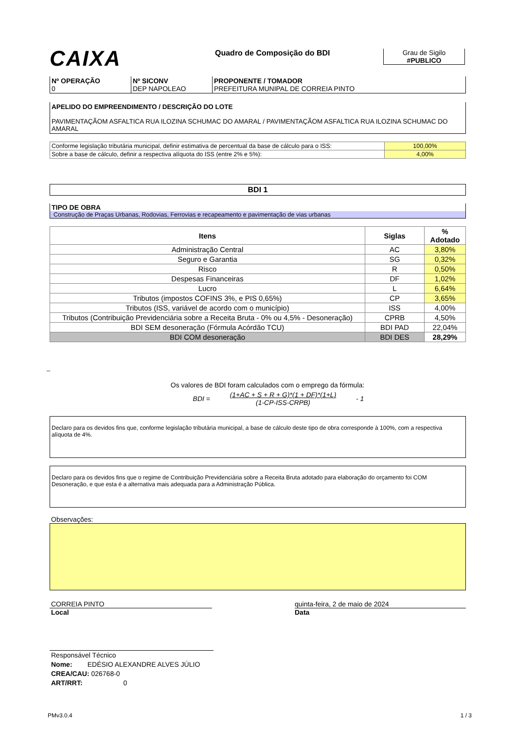CAIXA
Quadro de Composição do BDI Grau de Sigilo
#PUBLICO
| Nº OPERAÇÃO 0 | Nº SICONV DEP NAPOLEAO | PROPONENTE / TOMADOR PREFEITURA MUNIPAL DE CORREIA PINTO |
APELIDO DO EMPREENDIMENTO / DESCRIÇÃO DO LOTE
PAVIMENTAÇÃOM ASFALTICA RUA ILOZINA SCHUMAC DO AMARAL / PAVIMENTAÇÃOM ASFALTICA RUA ILOZINA SCHUMAC DO AMARAL
| Conforme legislação tributária municipal, definir estimativa de percentual da base de cálculo para o ISS: | 100,00% |
| Sobre a base de cálculo, definir a respectiva alíquota do ISS (entre 2% e 5%): | 4,00% |
BDI 1
TIPO DE OBRA
Construção de Praças Urbanas, Rodovias, Ferrovias e recapeamento e pavimentação de vias urbanas
| Itens | Siglas | % Adotado |
| --- | --- | --- |
| Administração Central | AC | 3,80% |
| Seguro e Garantia | SG | 0,32% |
| Risco | R | 0,50% |
| Despesas Financeiras | DF | 1,02% |
| Lucro | L | 6,64% |
| Tributos (impostos COFINS 3%, e PIS 0,65%) | CP | 3,65% |
| Tributos (ISS, variável de acordo com o município) | ISS | 4,00% |
| Tributos (Contribuição Previdenciária sobre a Receita Bruta - 0% ou 4,5% - Desoneração) | CPRB | 4,50% |
| BDI SEM desoneração (Fórmula Acórdão TCU) | BDI PAD | 22,04% |
| BDI COM desoneração | BDI DES | 28,29% |
_
Os valores de BDI foram calculados com o emprego da fórmula:
BDI =
(1+AC + S + R + G)*(1 + DF)*(1+L)
(1-CP-ISS-CRPB)
- 1
Declaro para os devidos fins que, conforme legislação tributária municipal, a base de cálculo deste tipo de obra corresponde à 100%, com a respectiva alíquota de 4%.
Declaro para os devidos fins que o regime de Contribuição Previdenciária sobre a Receita Bruta adotado para elaboração do orçamento foi COM Desoneração, e que esta é a alternativa mais adequada para a Administração Pública.
Observações:
CORREIA PINTO
Local
quinta-feira, 2 de maio de 2024
Data
Responsável Técnico
Nome: EDÉSIO ALEXANDRE ALVES JÚLIO
CREA/CAU: 026768-0
ART/RRT: 0
PMv3.0.4 1 / 3